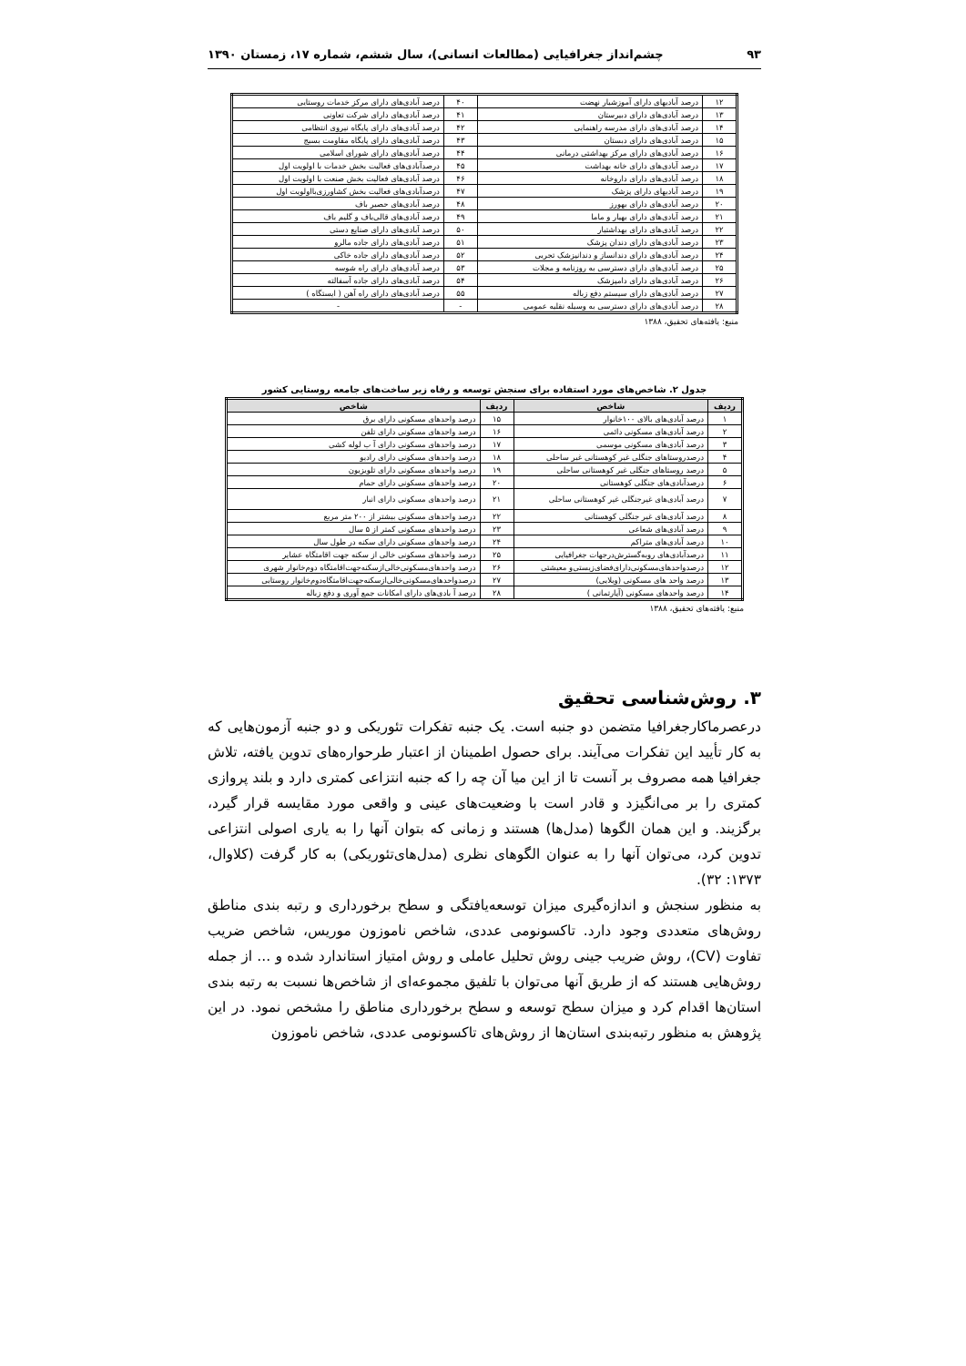۹۳ چشم‌انداز جغرافیایی (مطالعات انسانی)، سال ششم، شماره ۱۷، زمستان ۱۳۹۰
| ۱۲ | درصد آبادیهای دارای آموزشیار نهضت | ۴۰ | درصد آبادی‌های دارای مرکز خدمات روستایی |
| ۱۳ | درصد آبادی‌های دارای دبیرستان | ۴۱ | درصد آبادی‌های دارای شرکت تعاونی |
| ۱۴ | درصد آبادی‌های دارای مدرسه راهنمایی | ۴۲ | درصد آبادی‌های دارای پایگاه نیروی انتظامی |
| ۱۵ | درصد آبادی‌های دارای دبستان | ۴۳ | درصد آبادی‌های دارای پایگاه مقاومت بسیج |
| ۱۶ | درصد آبادی‌های دارای مرکز بهداشتی درمانی | ۴۴ | درصد آبادی‌های دارای شورای اسلامی |
| ۱۷ | درصد آبادی‌های دارای خانه بهداشت | ۴۵ | درصدآبادی‌های فعالیت بخش خدمات با اولویت اول |
| ۱۸ | درصد آبادی‌های دارای داروخانه | ۴۶ | درصد آبادی‌های فعالیت بخش صنعت با اولویت اول |
| ۱۹ | درصد آبادیهای دارای پزشک | ۴۷ | درصدآبادی‌های فعالیت بخش کشاورزی‌بااولویت اول |
| ۲۰ | درصد آبادی‌های دارای بهورز | ۴۸ | درصد آبادی‌های حصیر باف |
| ۲۱ | درصد آبادی‌های دارای بهیار و ماما | ۴۹ | درصد آبادی‌های قالی‌باف و گلیم باف |
| ۲۲ | درصد آبادی‌های دارای بهداشتیار | ۵۰ | درصد آبادی‌های دارای صنایع دستی |
| ۲۳ | درصد آبادی‌های دارای دندان پزشک | ۵۱ | درصد آبادی‌های دارای جاده مالرو |
| ۲۴ | درصد آبادی‌های دارای دندانساز و دندانپزشک تجربی | ۵۲ | درصد آبادی‌های دارای جاده خاکی |
| ۲۵ | درصد آبادی‌های دارای دسترسی به روزنامه و مجلات | ۵۳ | درصد آبادی‌های دارای راه شوسه |
| ۲۶ | درصد آبادی‌های دارای دامپزشک | ۵۴ | درصد آبادی‌های دارای جاده آسفالته |
| ۲۷ | درصد آبادی‌های دارای سیستم دفع زباله | ۵۵ | درصد آبادی‌های دارای راه آهن ( ایستگاه ) |
| ۲۸ | درصد آبادی‌های دارای دسترسی به وسیله نقلیه عمومی | - | - |
منبع: یافته‌های تحقیق، ۱۳۸۸
جدول ۲. شاخص‌های مورد استفاده برای سنجش توسعه و رفاه زیر ساخت‌های جامعه روستایی کشور
| ردیف | شاخص | ردیف | شاخص |
| --- | --- | --- | --- |
| ۱ | درصد آبادی‌های بالای ۱۰۰خانوار | ۱۵ | درصد واحدهای مسکونی دارای برق |
| ۲ | درصد آبادی‌های مسکونی دائمی | ۱۶ | درصد واحدهای مسکونی دارای تلفن |
| ۳ | درصد آبادی‌های مسکونی موسمی | ۱۷ | درصد واحدهای مسکونی دارای آ ب لوله کشی |
| ۴ | درصدروستاهای جنگلی غیر کوهستانی غیر ساحلی | ۱۸ | درصد واحدهای مسکونی دارای رادیو |
| ۵ | درصد روستاهای جنگلی غیر کوهستانی ساحلی | ۱۹ | درصد واحدهای مسکونی دارای تلویزیون |
| ۶ | درصدآبادی‌های جنگلی کوهستانی | ۲۰ | درصد واحدهای مسکونی دارای حمام |
| ۷ | درصد آبادی‌های غیرجنگلی غیر کوهستانی ساحلی | ۲۱ | درصد واحدهای مسکونی دارای انبار |
| ۸ | درصد آبادی‌های غیر جنگلی کوهستانی | ۲۲ | درصد واحدهای مسکونی بیشتر از ۲۰۰ متر مربع |
| ۹ | درصد آبادی‌های شعاعی | ۲۳ | درصد واحدهای مسکونی کمتر از ۵ سال |
| ۱۰ | درصد آبادی‌های متراکم | ۲۴ | درصد واحدهای مسکونی دارای سکنه در طول سال |
| ۱۱ | درصدآبادی‌های روبه‌گسترش‌درجهات جغرافیایی | ۲۵ | درصد واحدهای مسکونی خالی از سکنه جهت اقامتگاه عشایر |
| ۱۲ | درصدواحدهای‌مسکونی‌دارای‌فضای‌زیستی‌و معیشتی | ۲۶ | درصد واحدهای‌مسکونی‌خالی‌ازسکنه‌جهت‌اقامتگاه دوم‌خانوار شهری |
| ۱۳ | درصد واحد های مسکونی (ویلایی) | ۲۷ | درصدواحدهای‌مسکونی‌خالی‌ازسکنه‌جهت‌اقامتگاه‌دوم‌خانوار روستایی |
| ۱۴ | درصد واحدهای مسکونی (آپارتمانی ) | ۲۸ | درصد آ بادی‌های دارای امکانات جمع آوری و دفع زباله |
منبع: یافته‌های تحقیق، ۱۳۸۸
۳. روش‌شناسی تحقیق
درعصرماکارجغرافیا متضمن دو جنبه است. یک جنبه تفکرات تئوریکی و دو جنبه آزمون‌هایی که به کار تأیید این تفکرات می‌آیند. برای حصول اطمینان از اعتبار طرحواره‌های تدوین یافته، تلاش جغرافیا همه مصروف بر آنست تا از این میا آن چه را که جنبه انتزاعی کمتری دارد و بلند پروازی کمتری را بر می‌انگیزد و قادر است با وضعیت‌های عینی و واقعی مورد مقایسه قرار گیرد، برگزیند. و این همان الگوها (مدل‌ها) هستند و زمانی که بتوان آنها را به یاری اصولی انتزاعی تدوین کرد، می‌توان آنها را به عنوان الگوهای نظری (مدل‌های‌تئوریکی) به کار گرفت (کلاوال، ۱۳۷۳: ۳۲).
به منظور سنجش و اندازه‌گیری میزان توسعه‌یافتگی و سطح برخورداری و رتبه بندی مناطق روش‌های متعددی وجود دارد. تاکسونومی عددی، شاخص ناموزون موریس، شاخص ضریب تفاوت (CV)، روش ضریب جینی روش تحلیل عاملی و روش امتیاز استاندارد شده و ... از جمله روش‌هایی هستند که از طریق آنها می‌توان با تلفیق مجموعه‌ای از شاخص‌ها نسبت به رتبه بندی استان‌ها اقدام کرد و میزان سطح توسعه و سطح برخورداری مناطق را مشخص نمود. در این پژوهش به منظور رتبه‌بندی استان‌ها از روش‌های تاکسونومی عددی، شاخص ناموزون